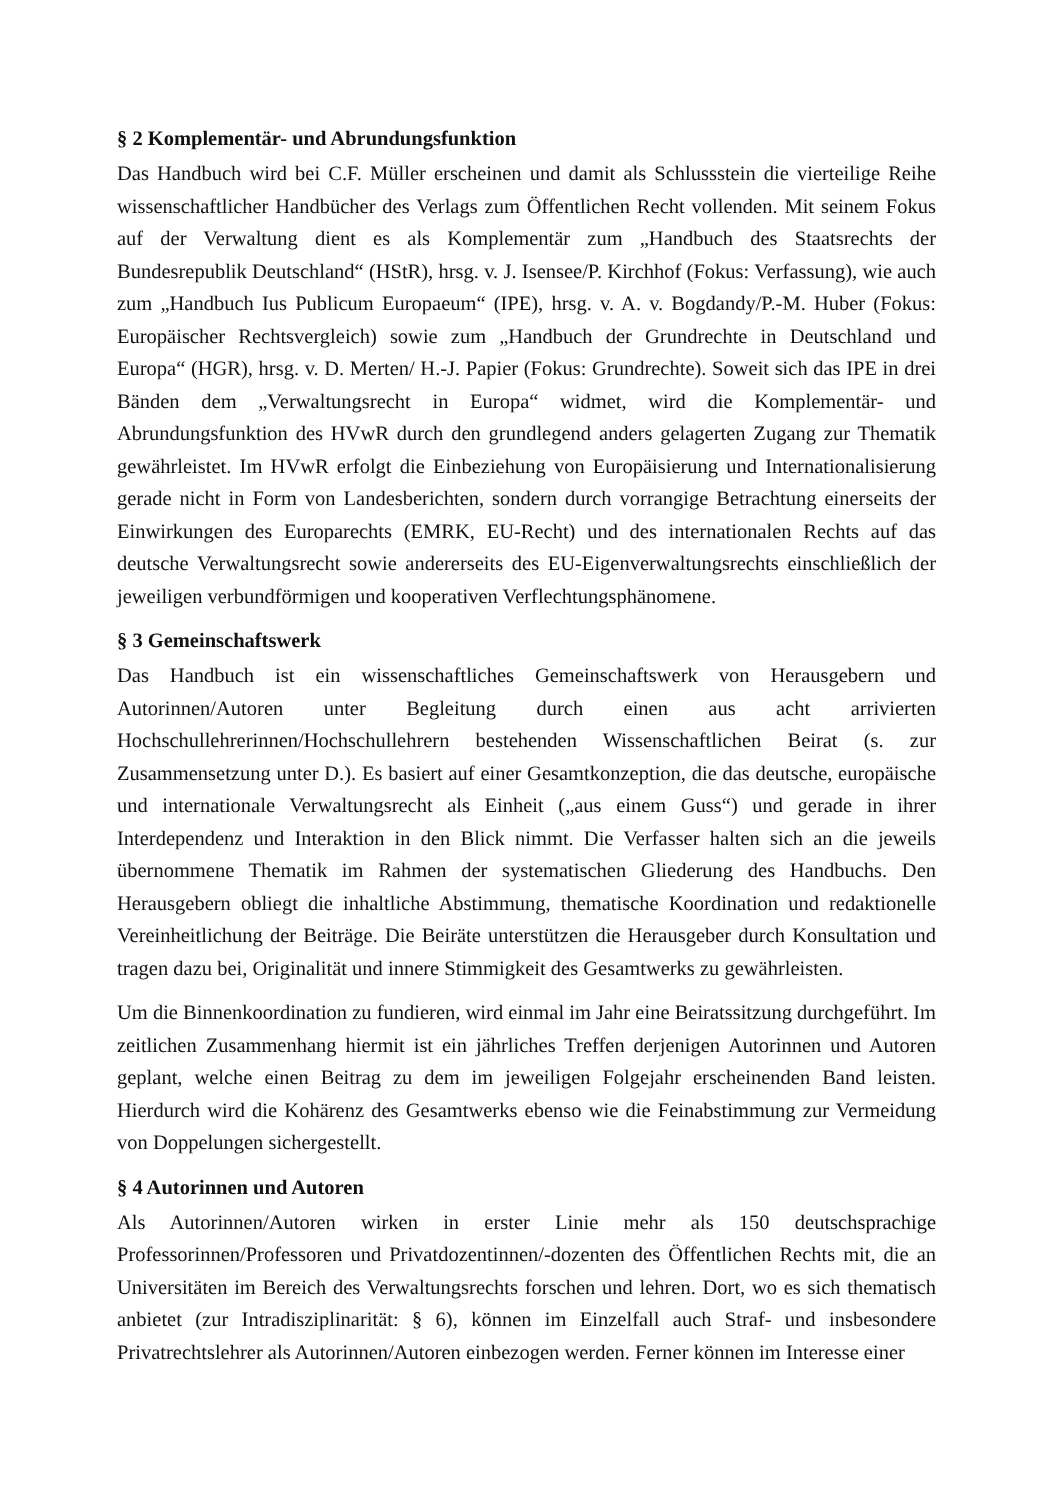§ 2 Komplementär- und Abrundungsfunktion
Das Handbuch wird bei C.F. Müller erscheinen und damit als Schlussstein die vierteilige Reihe wissenschaftlicher Handbücher des Verlags zum Öffentlichen Recht vollenden. Mit seinem Fokus auf der Verwaltung dient es als Komplementär zum „Handbuch des Staatsrechts der Bundesrepublik Deutschland“ (HStR), hrsg. v. J. Isensee/P. Kirchhof (Fokus: Verfassung), wie auch zum „Handbuch Ius Publicum Europaeum“ (IPE), hrsg. v. A. v. Bogdandy/P.-M. Huber (Fokus: Europäischer Rechtsvergleich) sowie zum „Handbuch der Grundrechte in Deutschland und Europa“ (HGR), hrsg. v. D. Merten/ H.-J. Papier (Fokus: Grundrechte). Soweit sich das IPE in drei Bänden dem „Verwaltungsrecht in Europa“ widmet, wird die Komplementär- und Abrundungsfunktion des HVwR durch den grundlegend anders gelagerten Zugang zur Thematik gewährleistet. Im HVwR erfolgt die Einbeziehung von Europäisierung und Internationalisierung gerade nicht in Form von Landesberichten, sondern durch vorrangige Betrachtung einerseits der Einwirkungen des Europarechts (EMRK, EU-Recht) und des internationalen Rechts auf das deutsche Verwaltungsrecht sowie andererseits des EU-Eigenverwaltungsrechts einschließlich der jeweiligen verbundförmigen und kooperativen Verflechtungsphänomene.
§ 3 Gemeinschaftswerk
Das Handbuch ist ein wissenschaftliches Gemeinschaftswerk von Herausgebern und Autorinnen/Autoren unter Begleitung durch einen aus acht arrivierten Hochschullehrerinnen/Hochschullehrern bestehenden Wissenschaftlichen Beirat (s. zur Zusammensetzung unter D.). Es basiert auf einer Gesamtkonzeption, die das deutsche, europäische und internationale Verwaltungsrecht als Einheit („aus einem Guss“) und gerade in ihrer Interdependenz und Interaktion in den Blick nimmt. Die Verfasser halten sich an die jeweils übernommene Thematik im Rahmen der systematischen Gliederung des Handbuchs. Den Herausgebern obliegt die inhaltliche Abstimmung, thematische Koordination und redaktionelle Vereinheitlichung der Beiträge. Die Beiräte unterstützen die Herausgeber durch Konsultation und tragen dazu bei, Originalität und innere Stimmigkeit des Gesamtwerks zu gewährleisten.
Um die Binnenkoordination zu fundieren, wird einmal im Jahr eine Beiratssitzung durchgeführt. Im zeitlichen Zusammenhang hiermit ist ein jährliches Treffen derjenigen Autorinnen und Autoren geplant, welche einen Beitrag zu dem im jeweiligen Folgejahr erscheinenden Band leisten. Hierdurch wird die Kohärenz des Gesamtwerks ebenso wie die Feinabstimmung zur Vermeidung von Doppelungen sichergestellt.
§ 4 Autorinnen und Autoren
Als Autorinnen/Autoren wirken in erster Linie mehr als 150 deutschsprachige Professorinnen/Professoren und Privatdozentinnen/-dozenten des Öffentlichen Rechts mit, die an Universitäten im Bereich des Verwaltungsrechts forschen und lehren. Dort, wo es sich thematisch anbietet (zur Intradisziplinarität: § 6), können im Einzelfall auch Straf- und insbesondere Privatrechtslehrer als Autorinnen/Autoren einbezogen werden. Ferner können im Interesse einer